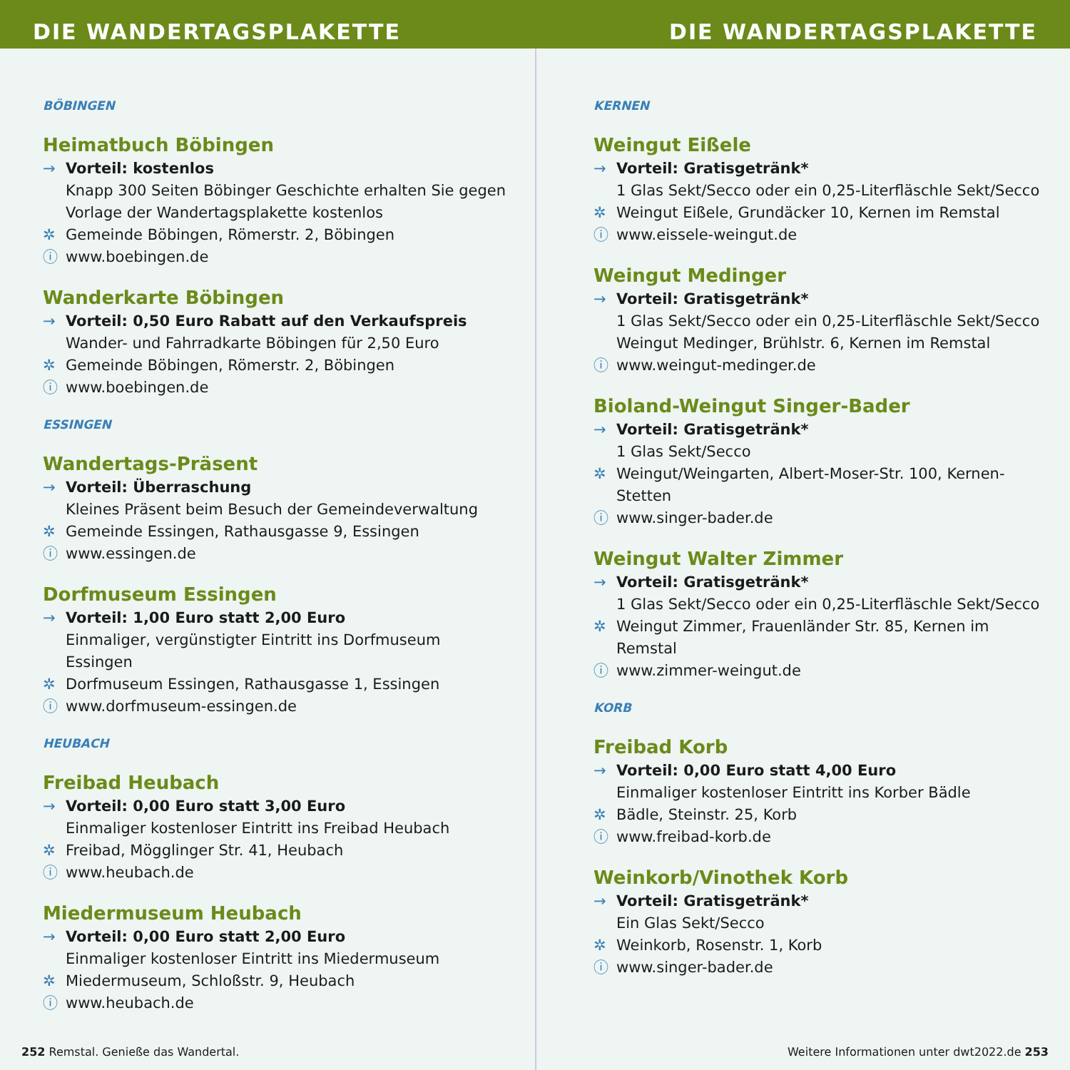DIE WANDERTAGSPLAKETTE DIE WANDERTAGSPLAKETTE
BÖBINGEN
Heimatbuch Böbingen
→ Vorteil: kostenlos
Knapp 300 Seiten Böbinger Geschichte erhalten Sie gegen Vorlage der Wandertagsplakette kostenlos
✲ Gemeinde Böbingen, Römerstr. 2, Böbingen
ⓘ www.boebingen.de
Wanderkarte Böbingen
→ Vorteil: 0,50 Euro Rabatt auf den Verkaufspreis
Wander- und Fahrradkarte Böbingen für 2,50 Euro
✲ Gemeinde Böbingen, Römerstr. 2, Böbingen
ⓘ www.boebingen.de
ESSINGEN
Wandertags-Präsent
→ Vorteil: Überraschung
Kleines Präsent beim Besuch der Gemeindeverwaltung
✲ Gemeinde Essingen, Rathausgasse 9, Essingen
ⓘ www.essingen.de
Dorfmuseum Essingen
→ Vorteil: 1,00 Euro statt 2,00 Euro
Einmaliger, vergünstigter Eintritt ins Dorfmuseum Essingen
✲ Dorfmuseum Essingen, Rathausgasse 1, Essingen
ⓘ www.dorfmuseum-essingen.de
HEUBACH
Freibad Heubach
→ Vorteil: 0,00 Euro statt 3,00 Euro
Einmaliger kostenloser Eintritt ins Freibad Heubach
✲ Freibad, Mögglinger Str. 41, Heubach
ⓘ www.heubach.de
Miedermuseum Heubach
→ Vorteil: 0,00 Euro statt 2,00 Euro
Einmaliger kostenloser Eintritt ins Miedermuseum
✲ Miedermuseum, Schloßstr. 9, Heubach
ⓘ www.heubach.de
252 Remstal. Genieße das Wandertal.
KERNEN
Weingut Eißele
→ Vorteil: Gratisgetränk*
1 Glas Sekt/Secco oder ein 0,25-Literfläschle Sekt/Secco
✲ Weingut Eißele, Grundäcker 10, Kernen im Remstal
ⓘ www.eissele-weingut.de
Weingut Medinger
→ Vorteil: Gratisgetränk*
1 Glas Sekt/Secco oder ein 0,25-Literfläschle Sekt/Secco
Weingut Medinger, Brühlstr. 6, Kernen im Remstal
ⓘ www.weingut-medinger.de
Bioland-Weingut Singer-Bader
→ Vorteil: Gratisgetränk*
1 Glas Sekt/Secco
✲ Weingut/Weingarten, Albert-Moser-Str. 100, Kernen-Stetten
ⓘ www.singer-bader.de
Weingut Walter Zimmer
→ Vorteil: Gratisgetränk*
1 Glas Sekt/Secco oder ein 0,25-Literfläschle Sekt/Secco
✲ Weingut Zimmer, Frauenländer Str. 85, Kernen im Remstal
ⓘ www.zimmer-weingut.de
KORB
Freibad Korb
→ Vorteil: 0,00 Euro statt 4,00 Euro
Einmaliger kostenloser Eintritt ins Korber Bädle
✲ Bädle, Steinstr. 25, Korb
ⓘ www.freibad-korb.de
Weinkorb/Vinothek Korb
→ Vorteil: Gratisgetränk*
Ein Glas Sekt/Secco
✲ Weinkorb, Rosenstr. 1, Korb
ⓘ www.singer-bader.de
Weitere Informationen unter dwt2022.de 253